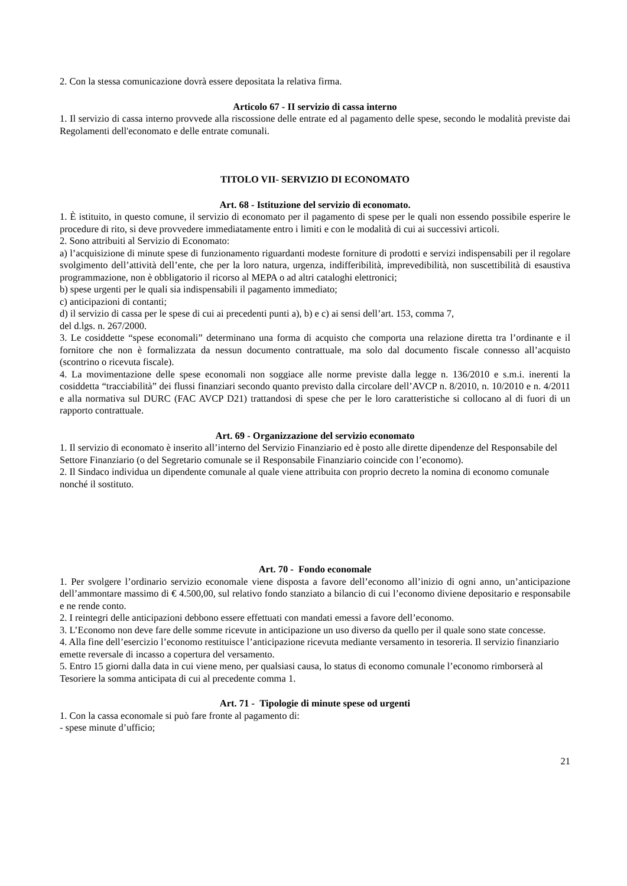2. Con la stessa comunicazione dovrà essere depositata la relativa firma.
Articolo 67 - II servizio di cassa interno
1. Il servizio di cassa interno provvede alla riscossione delle entrate ed al pagamento delle spese, secondo le modalità previste dai Regolamenti dell'economato e delle entrate comunali.
TITOLO VII- SERVIZIO DI ECONOMATO
Art. 68 - Istituzione del servizio di economato.
1. È istituito, in questo comune, il servizio di economato per il pagamento di spese per le quali non essendo possibile esperire le procedure di rito, si deve provvedere immediatamente entro i limiti e con le modalità di cui ai successivi articoli.
2. Sono attribuiti al Servizio di Economato:
a) l’acquisizione di minute spese di funzionamento riguardanti modeste forniture di prodotti e servizi indispensabili per il regolare svolgimento dell’attività dell’ente, che per la loro natura, urgenza, indifferibilità, imprevedibilità, non suscettibilità di esaustiva programmazione, non è obbligatorio il ricorso al MEPA o ad altri cataloghi elettronici;
b) spese urgenti per le quali sia indispensabili il pagamento immediato;
c) anticipazioni di contanti;
d) il servizio di cassa per le spese di cui ai precedenti punti a), b) e c) ai sensi dell’art. 153, comma 7,
del d.lgs. n. 267/2000.
3. Le cosiddette “spese economali” determinano una forma di acquisto che comporta una relazione diretta tra l’ordinante e il fornitore che non è formalizzata da nessun documento contrattuale, ma solo dal documento fiscale connesso all’acquisto (scontrino o ricevuta fiscale).
4. La movimentazione delle spese economali non soggiace alle norme previste dalla legge n. 136/2010 e s.m.i. inerenti la cosiddetta “tracciabilità” dei flussi finanziari secondo quanto previsto dalla circolare dell’AVCP n. 8/2010, n. 10/2010 e n. 4/2011 e alla normativa sul DURC (FAC AVCP D21) trattandosi di spese che per le loro caratteristiche si collocano al di fuori di un rapporto contrattuale.
Art. 69 - Organizzazione del servizio economato
1. Il servizio di economato è inserito all’interno del Servizio Finanziario ed è posto alle dirette dipendenze del Responsabile del Settore Finanziario (o del Segretario comunale se il Responsabile Finanziario coincide con l’economo).
2. Il Sindaco individua un dipendente comunale al quale viene attribuita con proprio decreto la nomina di economo comunale nonché il sostituto.
Art. 70 - Fondo economale
1. Per svolgere l’ordinario servizio economale viene disposta a favore dell’economo all’inizio di ogni anno, un’anticipazione dell’ammontare massimo di € 4.500,00, sul relativo fondo stanziato a bilancio di cui l’economo diviene depositario e responsabile e ne rende conto.
2. I reintegri delle anticipazioni debbono essere effettuati con mandati emessi a favore dell’economo.
3. L’Economo non deve fare delle somme ricevute in anticipazione un uso diverso da quello per il quale sono state concesse.
4. Alla fine dell’esercizio l’economo restituisce l’anticipazione ricevuta mediante versamento in tesoreria. Il servizio finanziario emette reversale di incasso a copertura del versamento.
5. Entro 15 giorni dalla data in cui viene meno, per qualsiasi causa, lo status di economo comunale l’economo rimborserà al Tesoriere la somma anticipata di cui al precedente comma 1.
Art. 71 - Tipologie di minute spese od urgenti
1. Con la cassa economale si può fare fronte al pagamento di:
- spese minute d’ufficio;
21